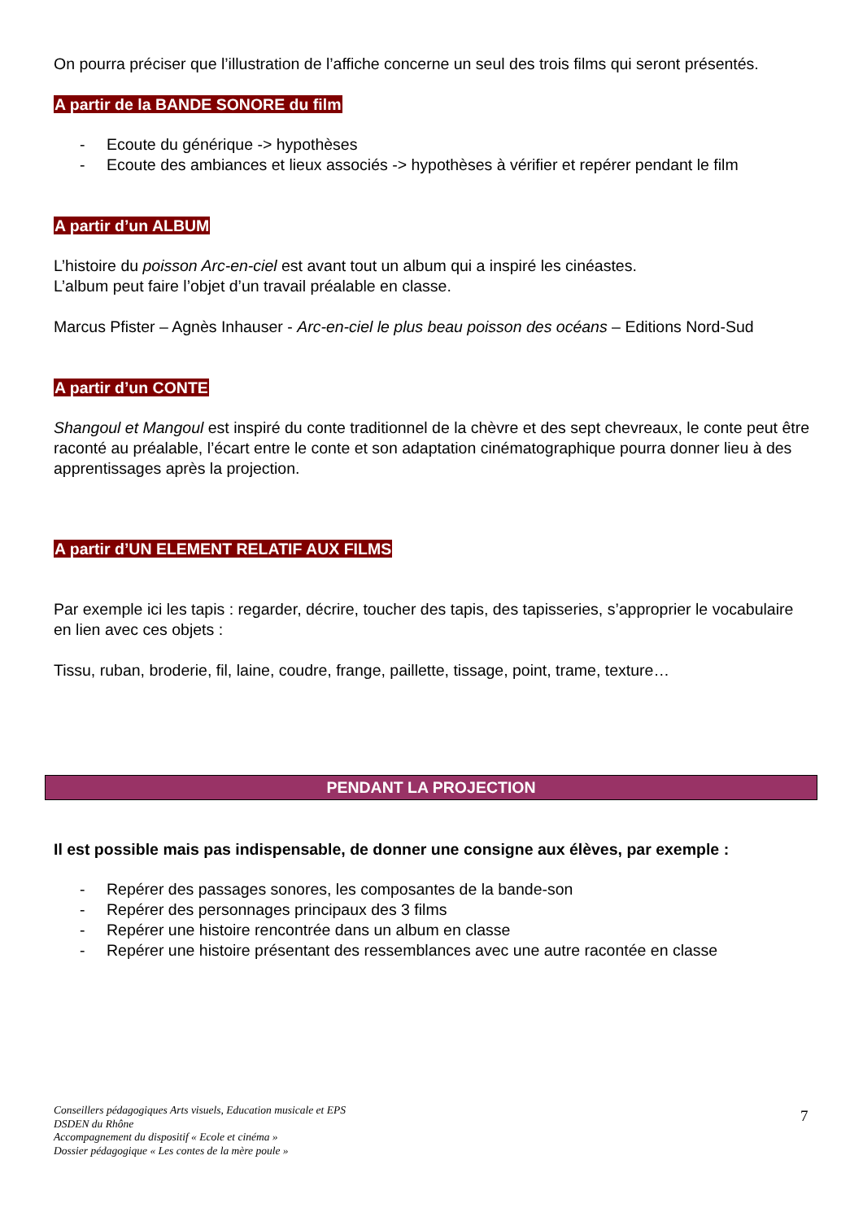On pourra préciser que l’illustration de l’affiche concerne un seul des trois films qui seront présentés.
A partir de la BANDE SONORE du film
- Ecoute du générique -> hypothèses
- Ecoute des ambiances et lieux associés -> hypothèses à vérifier et repérer pendant le film
A partir d’un ALBUM
L’histoire du poisson Arc-en-ciel est avant tout un album qui a inspiré les cinéastes.
L’album peut faire l’objet d’un travail préalable en classe.
Marcus Pfister – Agnès Inhauser - Arc-en-ciel le plus beau poisson des océans – Editions Nord-Sud
A partir d’un CONTE
Shangoul et Mangoul est inspiré du conte traditionnel de la chèvre et des sept chevreaux, le conte peut être raconté au préalable, l’écart entre le conte et son adaptation cinématographique pourra donner lieu à des apprentissages après la projection.
A partir d’UN ELEMENT RELATIF AUX FILMS
Par exemple ici les tapis : regarder, décrire, toucher des tapis, des tapisseries, s’approprier le vocabulaire en lien avec ces objets :
Tissu, ruban, broderie, fil, laine, coudre, frange, paillette, tissage, point, trame, texture…
PENDANT LA PROJECTION
Il est possible mais pas indispensable, de donner une consigne aux élèves, par exemple :
- Repérer des passages sonores, les composantes de la bande-son
- Repérer des personnages principaux des 3 films
- Repérer une histoire rencontrée dans un album en classe
- Repérer une histoire présentant des ressemblances avec une autre racontée en classe
Conseillers pédagogiques Arts visuels, Education musicale et EPS
DSDEN du Rhône
Accompagnement du dispositif « Ecole et cinéma »
Dossier pédagogique « Les contes de la mère poule »
7